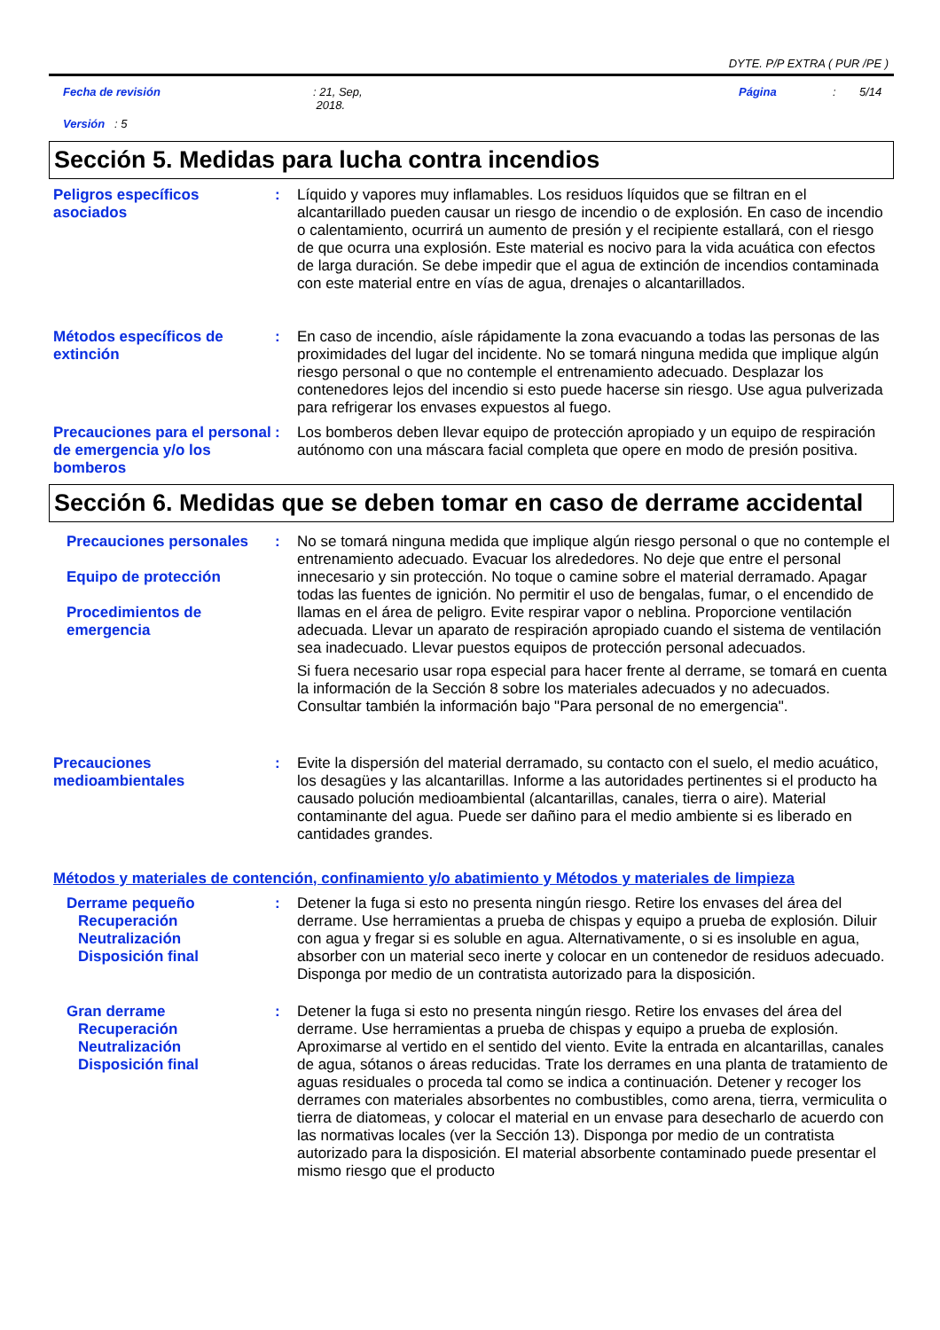DYTE. P/P EXTRA ( PUR /PE )
Fecha de revisión: 21, Sep,
2018. Página: 5/14
Versión : 5
Sección 5. Medidas para lucha contra incendios
Peligros específicos asociados
: Líquido y vapores muy inflamables. Los residuos líquidos que se filtran en el alcantarillado pueden causar un riesgo de incendio o de explosión. En caso de incendio o calentamiento, ocurrirá un aumento de presión y el recipiente estallará, con el riesgo de que ocurra una explosión. Este material es nocivo para la vida acuática con efectos de larga duración. Se debe impedir que el agua de extinción de incendios contaminada con este material entre en vías de agua, drenajes o alcantarillados.
Métodos específicos de extinción
: En caso de incendio, aísle rápidamente la zona evacuando a todas las personas de las proximidades del lugar del incidente. No se tomará ninguna medida que implique algún riesgo personal o que no contemple el entrenamiento adecuado. Desplazar los contenedores lejos del incendio si esto puede hacerse sin riesgo. Use agua pulverizada para refrigerar los envases expuestos al fuego.
Precauciones para el personal de emergencia y/o los bomberos
: Los bomberos deben llevar equipo de protección apropiado y un equipo de respiración autónomo con una máscara facial completa que opere en modo de presión positiva.
Sección 6. Medidas que se deben tomar en caso de derrame accidental
Precauciones personales
Equipo de protección
Procedimientos de emergencia
: No se tomará ninguna medida que implique algún riesgo personal o que no contemple el entrenamiento adecuado. Evacuar los alrededores. No deje que entre el personal innecesario y sin protección. No toque o camine sobre el material derramado. Apagar todas las fuentes de ignición. No permitir el uso de bengalas, fumar, o el encendido de llamas en el área de peligro. Evite respirar vapor o neblina. Proporcione ventilación adecuada. Llevar un aparato de respiración apropiado cuando el sistema de ventilación sea inadecuado. Llevar puestos equipos de protección personal adecuados.
Si fuera necesario usar ropa especial para hacer frente al derrame, se tomará en cuenta la información de la Sección 8 sobre los materiales adecuados y no adecuados. Consultar también la información bajo "Para personal de no emergencia".
Precauciones medioambientales
: Evite la dispersión del material derramado, su contacto con el suelo, el medio acuático, los desagües y las alcantarillas. Informe a las autoridades pertinentes si el producto ha causado polución medioambiental (alcantarillas, canales, tierra o aire). Material contaminante del agua. Puede ser dañino para el medio ambiente si es liberado en cantidades grandes.
Métodos y materiales de contención, confinamiento y/o abatimiento y Métodos y materiales de limpieza
Derrame pequeño
Recuperación
Neutralización
Disposición final
: Detener la fuga si esto no presenta ningún riesgo. Retire los envases del área del derrame. Use herramientas a prueba de chispas y equipo a prueba de explosión. Diluir con agua y fregar si es soluble en agua. Alternativamente, o si es insoluble en agua, absorber con un material seco inerte y colocar en un contenedor de residuos adecuado. Disponga por medio de un contratista autorizado para la disposición.
Gran derrame
Recuperación
Neutralización
Disposición final
: Detener la fuga si esto no presenta ningún riesgo. Retire los envases del área del derrame. Use herramientas a prueba de chispas y equipo a prueba de explosión. Aproximarse al vertido en el sentido del viento. Evite la entrada en alcantarillas, canales de agua, sótanos o áreas reducidas. Trate los derrames en una planta de tratamiento de aguas residuales o proceda tal como se indica a continuación. Detener y recoger los derrames con materiales absorbentes no combustibles, como arena, tierra, vermiculita o tierra de diatomeas, y colocar el material en un envase para desecharlo de acuerdo con las normativas locales (ver la Sección 13). Disponga por medio de un contratista autorizado para la disposición. El material absorbente contaminado puede presentar el mismo riesgo que el producto